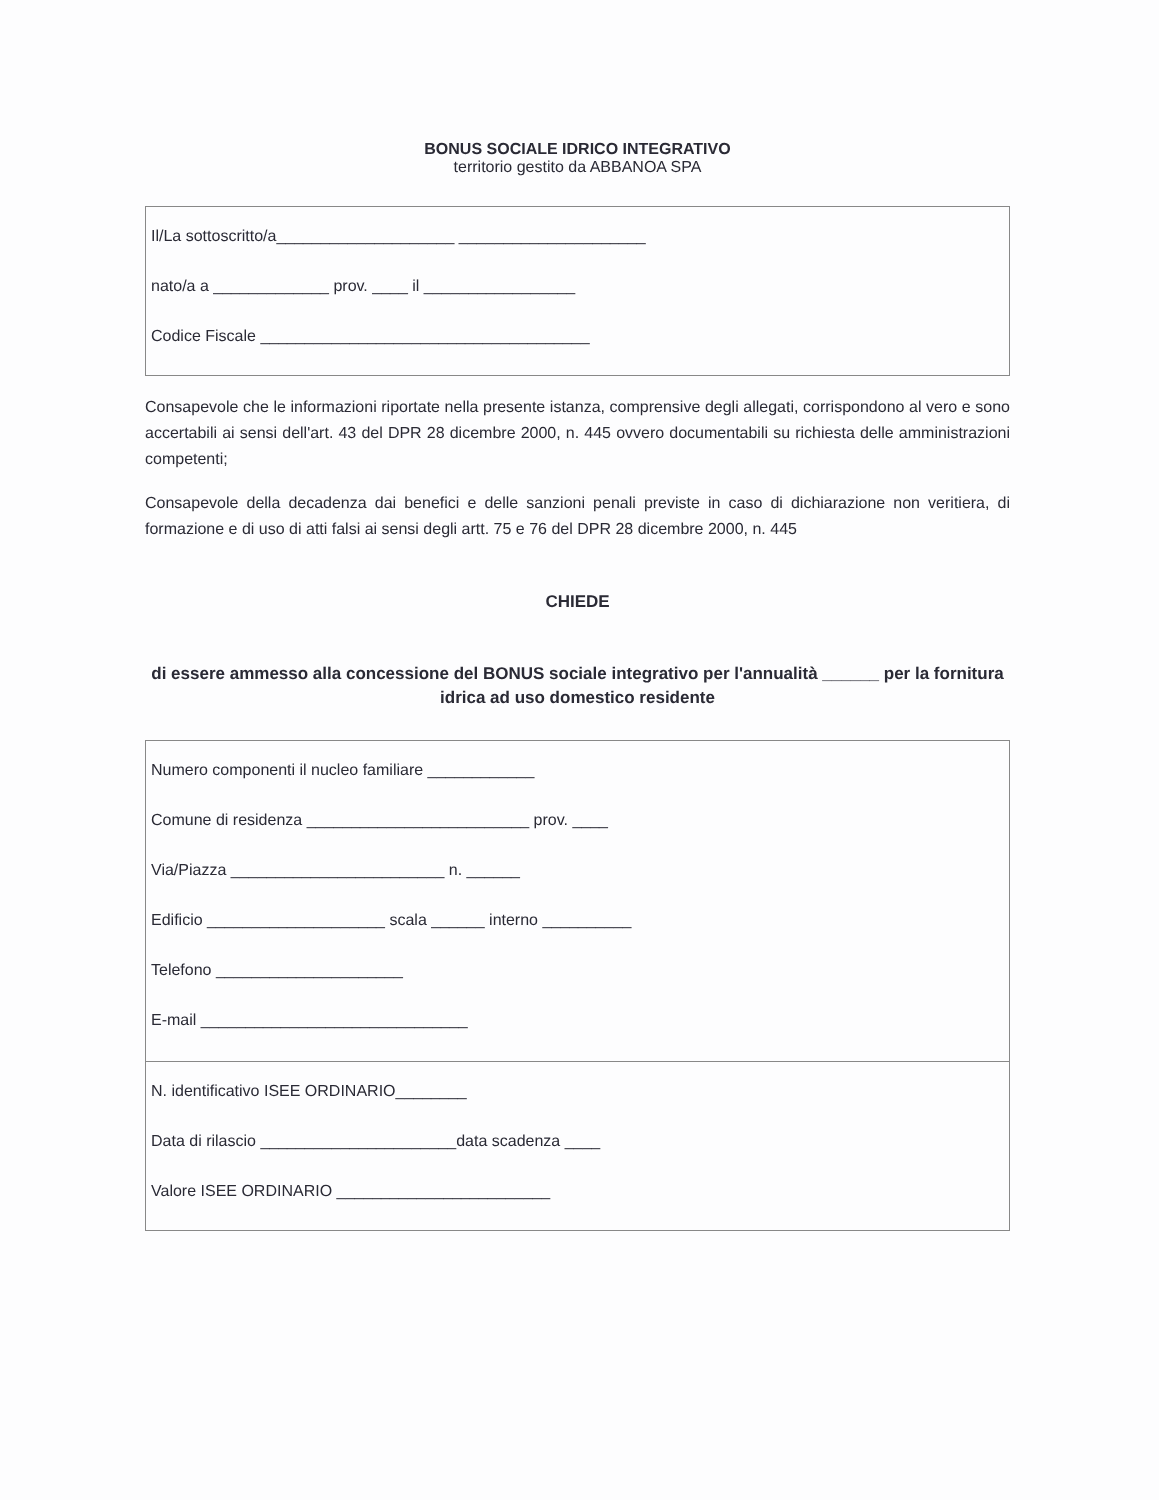BONUS SOCIALE IDRICO INTEGRATIVO
territorio gestito da ABBANOA SPA
Il/La sottoscritto/a____________________ _____________________
nato/a a _____________ prov. ____ il _________________
Codice Fiscale _____________________________________
Consapevole che le informazioni riportate nella presente istanza, comprensive degli allegati, corrispondono al vero e sono accertabili ai sensi dell'art. 43 del DPR 28 dicembre 2000, n. 445 ovvero documentabili su richiesta delle amministrazioni competenti;
Consapevole della decadenza dai benefici e delle sanzioni penali previste in caso di dichiarazione non veritiera, di formazione e di uso di atti falsi ai sensi degli artt. 75 e 76 del DPR 28 dicembre 2000, n. 445
CHIEDE
di essere ammesso alla concessione del BONUS sociale integrativo per l'annualità ______ per la fornitura idrica ad uso domestico residente
Numero componenti il nucleo familiare ____________
Comune di residenza _________________________ prov. ____
Via/Piazza ________________________ n. ______
Edificio ____________________ scala ______ interno __________
Telefono _____________________
E-mail ______________________________
N. identificativo ISEE ORDINARIO________
Data di rilascio ______________________data scadenza ____
Valore ISEE ORDINARIO ________________________